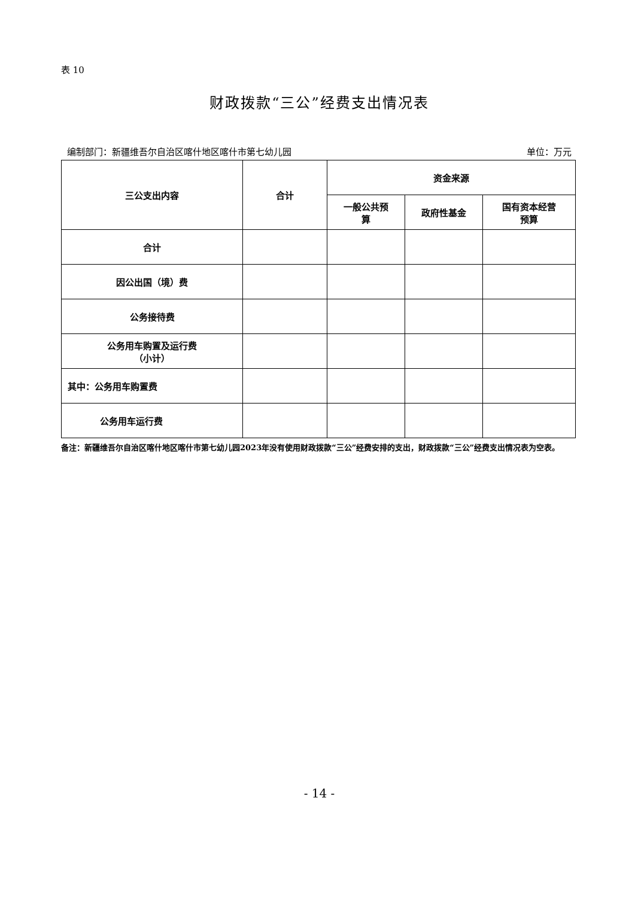表 10
财政拨款“三公”经费支出情况表
编制部门：新疆维吾尔自治区喀什地区喀什市第七幼儿园 单位：万元
| 三公支出内容 | 合计 | 资金来源 | | |
| --- | --- | --- | --- | --- |
| | | 一般公共预 算 | 政府性基金 | 国有资本经营 预算 |
| 合计 | | | | |
| 因公出国（境）费 | | | | |
| 公务接待费 | | | | |
| 公务用车购置及运行费 （小计） | | | | |
| 其中：公务用车购置费 | | | | |
| 公务用车运行费 | | | | |
备注：新疆维吾尔自治区喀什地区喀什市第七幼儿园2023年没有使用财政拨款“三公”经费安排的支出，财政拨款“三公”经费支出情况表为空表。
- 14 -